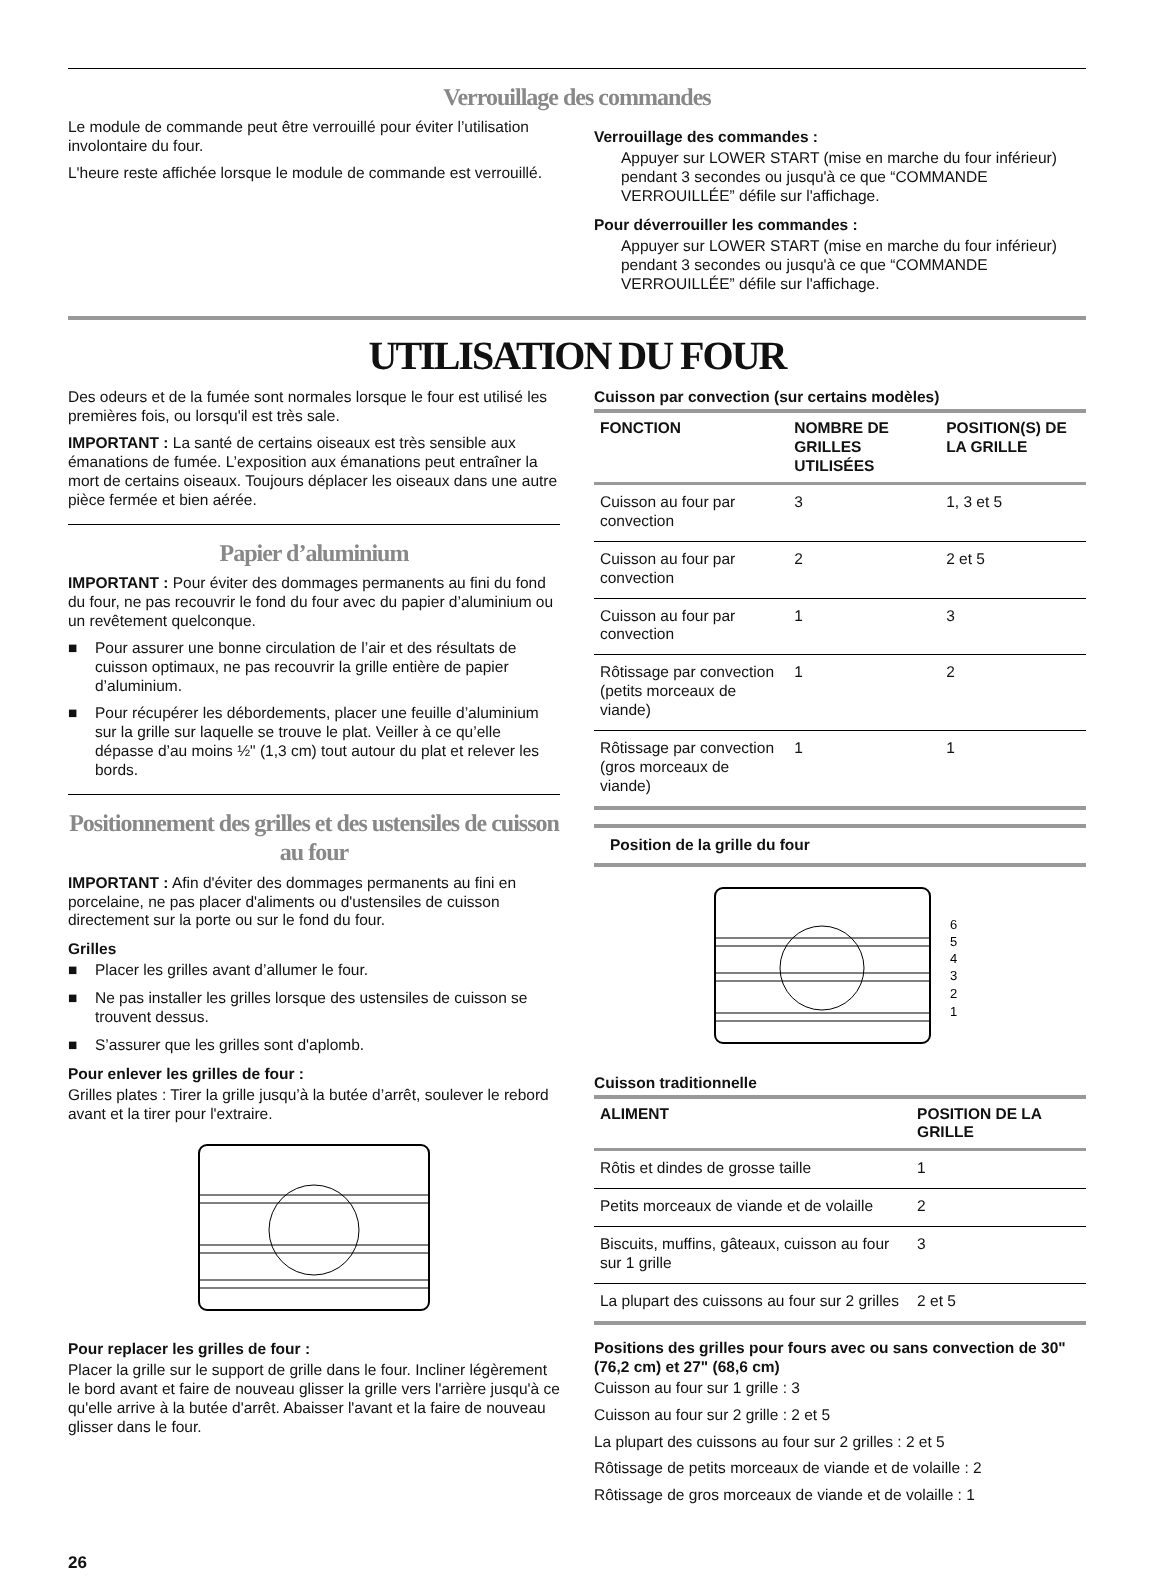Verrouillage des commandes
Le module de commande peut être verrouillé pour éviter l’utilisation involontaire du four.
L'heure reste affichée lorsque le module de commande est verrouillé.
Verrouillage des commandes :
Appuyer sur LOWER START (mise en marche du four inférieur) pendant 3 secondes ou jusqu'à ce que “COMMANDE VERROUILLÉE” défile sur l'affichage.
Pour déverrouiller les commandes :
Appuyer sur LOWER START (mise en marche du four inférieur) pendant 3 secondes ou jusqu'à ce que “COMMANDE VERROUILLÉE” défile sur l'affichage.
UTILISATION DU FOUR
Des odeurs et de la fumée sont normales lorsque le four est utilisé les premières fois, ou lorsqu'il est très sale.
IMPORTANT : La santé de certains oiseaux est très sensible aux émanations de fumée. L’exposition aux émanations peut entraîner la mort de certains oiseaux. Toujours déplacer les oiseaux dans une autre pièce fermée et bien aérée.
Papier d’aluminium
IMPORTANT : Pour éviter des dommages permanents au fini du fond du four, ne pas recouvrir le fond du four avec du papier d’aluminium ou un revêtement quelconque.
■ Pour assurer une bonne circulation de l’air et des résultats de cuisson optimaux, ne pas recouvrir la grille entière de papier d’aluminium.
■ Pour récupérer les débordements, placer une feuille d’aluminium sur la grille sur laquelle se trouve le plat. Veiller à ce qu’elle dépasse d’au moins ½" (1,3 cm) tout autour du plat et relever les bords.
Positionnement des grilles et des ustensiles de cuisson au four
IMPORTANT : Afin d'éviter des dommages permanents au fini en porcelaine, ne pas placer d'aliments ou d'ustensiles de cuisson directement sur la porte ou sur le fond du four.
Grilles
■ Placer les grilles avant d’allumer le four.
■ Ne pas installer les grilles lorsque des ustensiles de cuisson se trouvent dessus.
■ S’assurer que les grilles sont d'aplomb.
Pour enlever les grilles de four :
Grilles plates : Tirer la grille jusqu’à la butée d’arrêt, soulever le rebord avant et la tirer pour l'extraire.
Pour replacer les grilles de four :
Placer la grille sur le support de grille dans le four. Incliner légèrement le bord avant et faire de nouveau glisser la grille vers l'arrière jusqu'à ce qu'elle arrive à la butée d'arrêt. Abaisser l'avant et la faire de nouveau glisser dans le four.
Cuisson par convection (sur certains modèles)
| FONCTION | NOMBRE DE GRILLES UTILISÉES | POSITION(S) DE LA GRILLE |
| --- | --- | --- |
| Cuisson au four par convection | 3 | 1, 3 et 5 |
| Cuisson au four par convection | 2 | 2 et 5 |
| Cuisson au four par convection | 1 | 3 |
| Rôtissage par convection (petits morceaux de viande) | 1 | 2 |
| Rôtissage par convection (gros morceaux de viande) | 1 | 1 |
Position de la grille du four
6
5
4
3
2
1
Cuisson traditionnelle
| ALIMENT | POSITION DE LA GRILLE |
| --- | --- |
| Rôtis et dindes de grosse taille | 1 |
| Petits morceaux de viande et de volaille | 2 |
| Biscuits, muffins, gâteaux, cuisson au four sur 1 grille | 3 |
| La plupart des cuissons au four sur 2 grilles | 2 et 5 |
Positions des grilles pour fours avec ou sans convection de 30" (76,2 cm) et 27" (68,6 cm)
Cuisson au four sur 1 grille : 3
Cuisson au four sur 2 grille : 2 et 5
La plupart des cuissons au four sur 2 grilles : 2 et 5
Rôtissage de petits morceaux de viande et de volaille : 2
Rôtissage de gros morceaux de viande et de volaille : 1
26